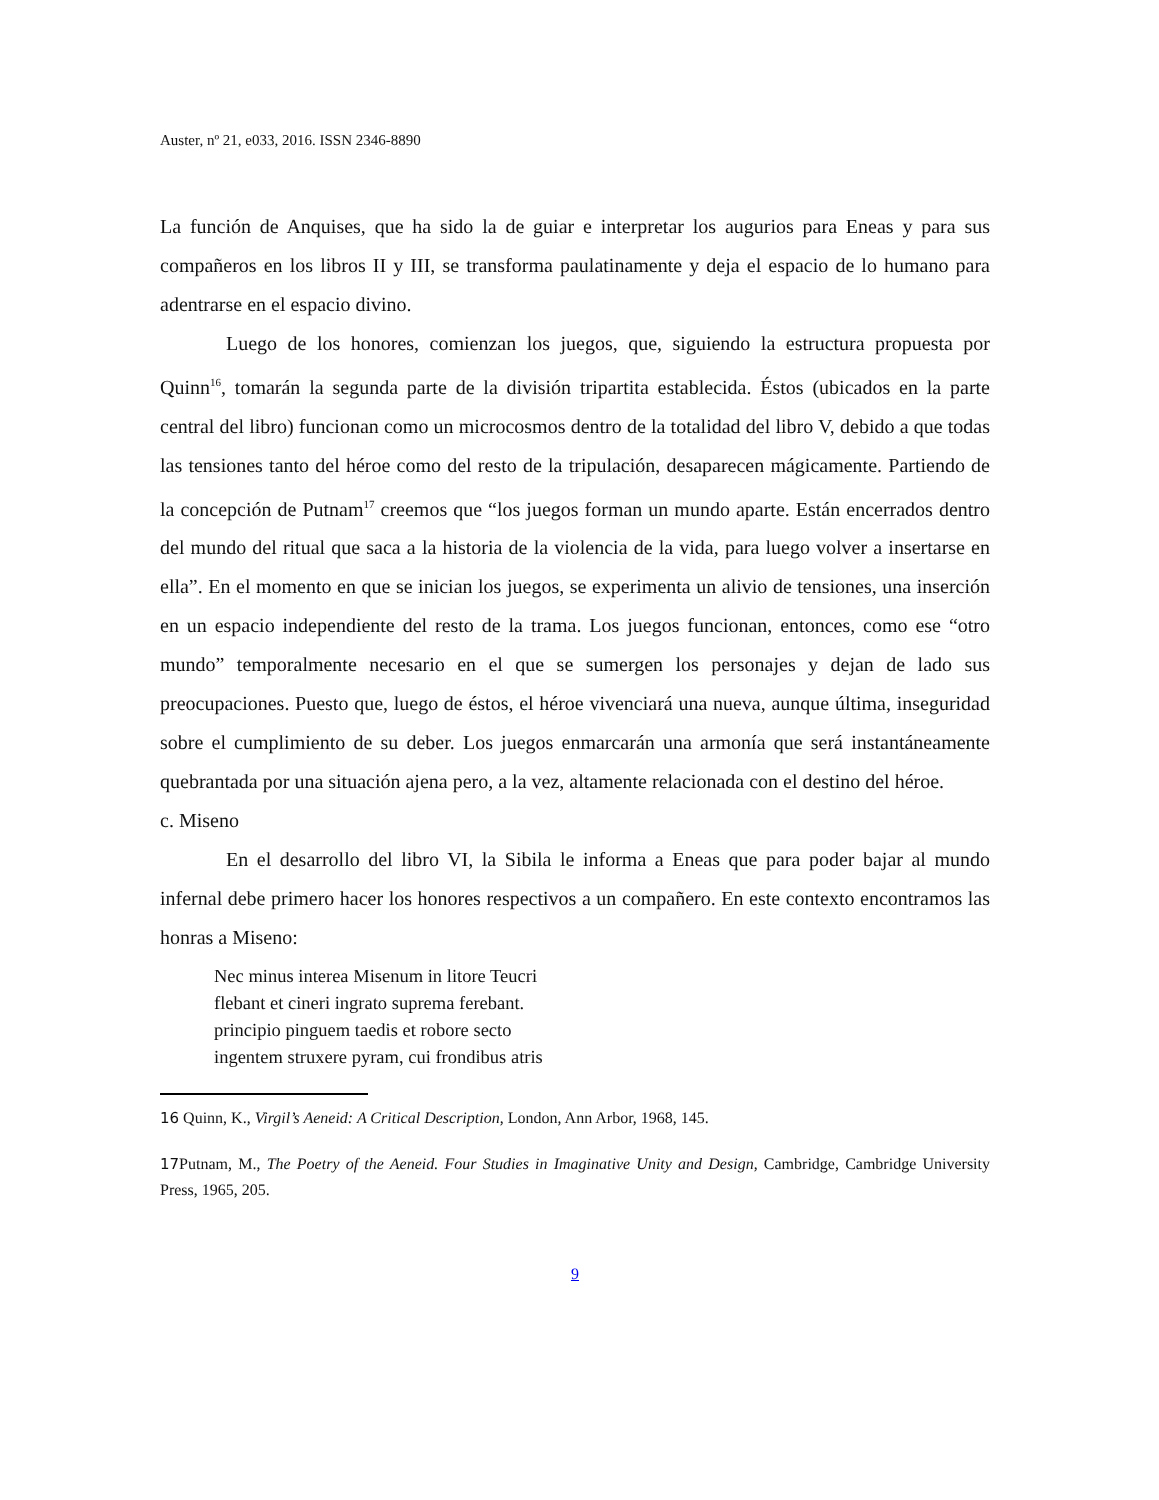Auster, nº 21, e033, 2016. ISSN 2346-8890
La función de Anquises, que ha sido la de guiar e interpretar los augurios para Eneas y para sus compañeros en los libros II y III, se transforma paulatinamente y deja el espacio de lo humano para adentrarse en el espacio divino.
Luego de los honores, comienzan los juegos, que, siguiendo la estructura propuesta por Quinn<sup>16</sup>, tomarán la segunda parte de la división tripartita establecida. Éstos (ubicados en la parte central del libro) funcionan como un microcosmos dentro de la totalidad del libro V, debido a que todas las tensiones tanto del héroe como del resto de la tripulación, desaparecen mágicamente. Partiendo de la concepción de Putnam<sup>17</sup> creemos que “los juegos forman un mundo aparte. Están encerrados dentro del mundo del ritual que saca a la historia de la violencia de la vida, para luego volver a insertarse en ella”. En el momento en que se inician los juegos, se experimenta un alivio de tensiones, una inserción en un espacio independiente del resto de la trama. Los juegos funcionan, entonces, como ese “otro mundo” temporalmente necesario en el que se sumergen los personajes y dejan de lado sus preocupaciones. Puesto que, luego de éstos, el héroe vivenciará una nueva, aunque última, inseguridad sobre el cumplimiento de su deber. Los juegos enmarcarán una armonía que será instantáneamente quebrantada por una situación ajena pero, a la vez, altamente relacionada con el destino del héroe.
c. Miseno
En el desarrollo del libro VI, la Sibila le informa a Eneas que para poder bajar al mundo infernal debe primero hacer los honores respectivos a un compañero. En este contexto encontramos las honras a Miseno:
Nec minus interea Misenum in litore Teucri
flebant et cineri ingrato suprema ferebant.
principio pinguem taedis et robore secto
ingentem struxere pyram, cui frondibus atris
16 Quinn, K., Virgil’s Aeneid: A Critical Description, London, Ann Arbor, 1968, 145.
17 Putnam, M., The Poetry of the Aeneid. Four Studies in Imaginative Unity and Design, Cambridge, Cambridge University Press, 1965, 205.
9